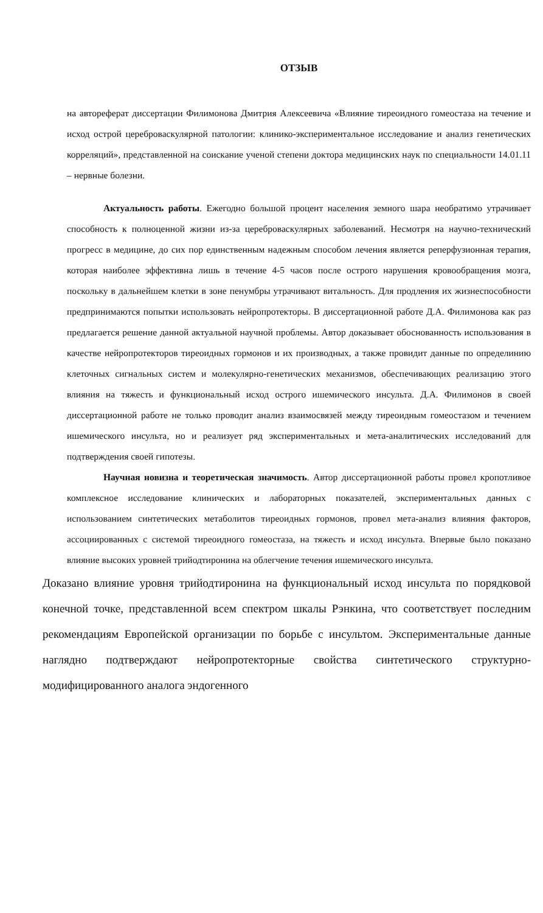ОТЗЫВ
на автореферат диссертации Филимонова Дмитрия Алексеевича «Влияние тиреоидного гомеостаза на течение и исход острой цереброваскулярной патологии: клинико-экспериментальное исследование и анализ генетических корреляций», представленной на соискание ученой степени доктора медицинских наук по специальности 14.01.11 – нервные болезни.
Актуальность работы. Ежегодно большой процент населения земного шара необратимо утрачивает способность к полноценной жизни из-за цереброваскулярных заболеваний. Несмотря на научно-технический прогресс в медицине, до сих пор единственным надежным способом лечения является реперфузионная терапия, которая наиболее эффективна лишь в течение 4-5 часов после острого нарушения кровообращения мозга, поскольку в дальнейшем клетки в зоне пенумбры утрачивают витальность. Для продления их жизнеспособности предпринимаются попытки использовать нейропротекторы. В диссертационной работе Д.А. Филимонова как раз предлагается решение данной актуальной научной проблемы. Автор доказывает обоснованность использования в качестве нейропротекторов тиреоидных гормонов и их производных, а также провидит данные по определинию клеточных сигнальных систем и молекулярно-генетических механизмов, обеспечивающих реализацию этого влияния на тяжесть и функциональный исход острого ишемического инсульта. Д.А. Филимонов в своей диссертационной работе не только проводит анализ взаимосвязей между тиреоидным гомеостазом и течением ишемического инсульта, но и реализует ряд экспериментальных и мета-аналитических исследований для подтверждения своей гипотезы.
Научная новизна и теоретическая значимость. Автор диссертационной работы провел кропотливое комплексное исследование клинических и лабораторных показателей, экспериментальных данных с использованием синтетических метаболитов тиреоидных гормонов, провел мета-анализ влияния факторов, ассоциированных с системой тиреоидного гомеостаза, на тяжесть и исход инсульта. Впервые было показано влияние высоких уровней трийодтиронина на облегчение течения ишемического инсульта.
Доказано влияние уровня трийодтиронина на функциональный исход инсульта по порядковой конечной точке, представленной всем спектром шкалы Рэнкина, что соответствует последним рекомендациям Европейской организации по борьбе с инсультом. Экспериментальные данные наглядно подтверждают нейропротекторные свойства синтетического структурно-модифицированного аналога эндогенного